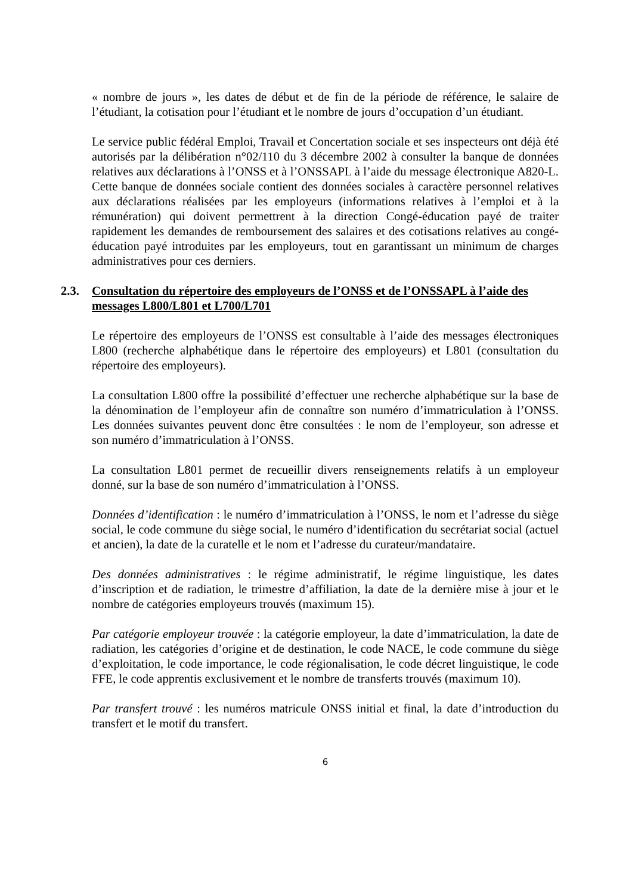« nombre de jours », les dates de début et de fin de la période de référence, le salaire de l’étudiant, la cotisation pour l’étudiant et le nombre de jours d’occupation d’un étudiant.
Le service public fédéral Emploi, Travail et Concertation sociale et ses inspecteurs ont déjà été autorisés par la délibération n°02/110 du 3 décembre 2002 à consulter la banque de données relatives aux déclarations à l’ONSS et à l’ONSSAPL à l’aide du message électronique A820-L. Cette banque de données sociale contient des données sociales à caractère personnel relatives aux déclarations réalisées par les employeurs (informations relatives à l’emploi et à la rémunération) qui doivent permettrent à la direction Congé-éducation payé de traiter rapidement les demandes de remboursement des salaires et des cotisations relatives au congé-éducation payé introduites par les employeurs, tout en garantissant un minimum de charges administratives pour ces derniers.
2.3. Consultation du répertoire des employeurs de l’ONSS et de l’ONSSAPL à l’aide des messages L800/L801 et L700/L701
Le répertoire des employeurs de l’ONSS est consultable à l’aide des messages électroniques L800 (recherche alphabétique dans le répertoire des employeurs) et L801 (consultation du répertoire des employeurs).
La consultation L800 offre la possibilité d’effectuer une recherche alphabétique sur la base de la dénomination de l’employeur afin de connaître son numéro d’immatriculation à l’ONSS. Les données suivantes peuvent donc être consultées : le nom de l’employeur, son adresse et son numéro d’immatriculation à l’ONSS.
La consultation L801 permet de recueillir divers renseignements relatifs à un employeur donné, sur la base de son numéro d’immatriculation à l’ONSS.
Données d’identification : le numéro d’immatriculation à l’ONSS, le nom et l’adresse du siège social, le code commune du siège social, le numéro d’identification du secrétariat social (actuel et ancien), la date de la curatelle et le nom et l’adresse du curateur/mandataire.
Des données administratives : le régime administratif, le régime linguistique, les dates d’inscription et de radiation, le trimestre d’affiliation, la date de la dernière mise à jour et le nombre de catégories employeurs trouvés (maximum 15).
Par catégorie employeur trouvée : la catégorie employeur, la date d’immatriculation, la date de radiation, les catégories d’origine et de destination, le code NACE, le code commune du siège d’exploitation, le code importance, le code régionalisation, le code décret linguistique, le code FFE, le code apprentis exclusivement et le nombre de transferts trouvés (maximum 10).
Par transfert trouvé : les numéros matricule ONSS initial et final, la date d’introduction du transfert et le motif du transfert.
6